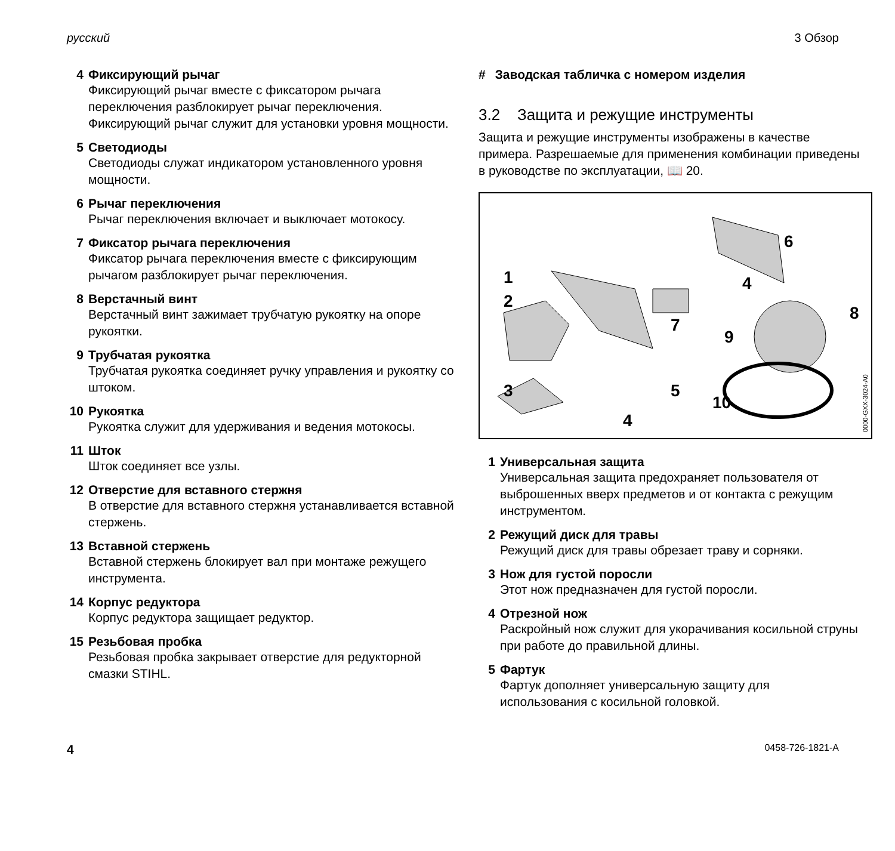русский 3 Обзор
4 Фиксирующий рычаг
Фиксирующий рычаг вместе с фиксатором рычага переключения разблокирует рычаг переключения. Фиксирующий рычаг служит для установки уровня мощности.
5 Светодиоды
Светодиоды служат индикатором установленного уровня мощности.
6 Рычаг переключения
Рычаг переключения включает и выключает мотокосу.
7 Фиксатор рычага переключения
Фиксатор рычага переключения вместе с фиксирующим рычагом разблокирует рычаг переключения.
8 Верстачный винт
Верстачный винт зажимает трубчатую рукоятку на опоре рукоятки.
9 Трубчатая рукоятка
Трубчатая рукоятка соединяет ручку управления и рукоятку со штоком.
10 Рукоятка
Рукоятка служит для удерживания и ведения мотокосы.
11 Шток
Шток соединяет все узлы.
12 Отверстие для вставного стержня
В отверстие для вставного стержня устанавливается вставной стержень.
13 Вставной стержень
Вставной стержень блокирует вал при монтаже режущего инструмента.
14 Корпус редуктора
Корпус редуктора защищает редуктор.
15 Резьбовая пробка
Резьбовая пробка закрывает отверстие для редукторной смазки STIHL.
# Заводская табличка с номером изделия
3.2 Защита и режущие инструменты
Защита и режущие инструменты изображены в качестве примера. Разрешаемые для применения комбинации приведены в руководстве по эксплуатации, 📖 20.
1
2
3
4
4
5
6
7
8
9
10
0000-GXX-3024-A0
1 Универсальная защита
Универсальная защита предохраняет пользователя от выброшенных вверх предметов и от контакта с режущим инструментом.
2 Режущий диск для травы
Режущий диск для травы обрезает траву и сорняки.
3 Нож для густой поросли
Этот нож предназначен для густой поросли.
4 Отрезной нож
Раскройный нож служит для укорачивания косильной струны при работе до правильной длины.
5 Фартук
Фартук дополняет универсальную защиту для использования с косильной головкой.
4 0458-726-1821-A